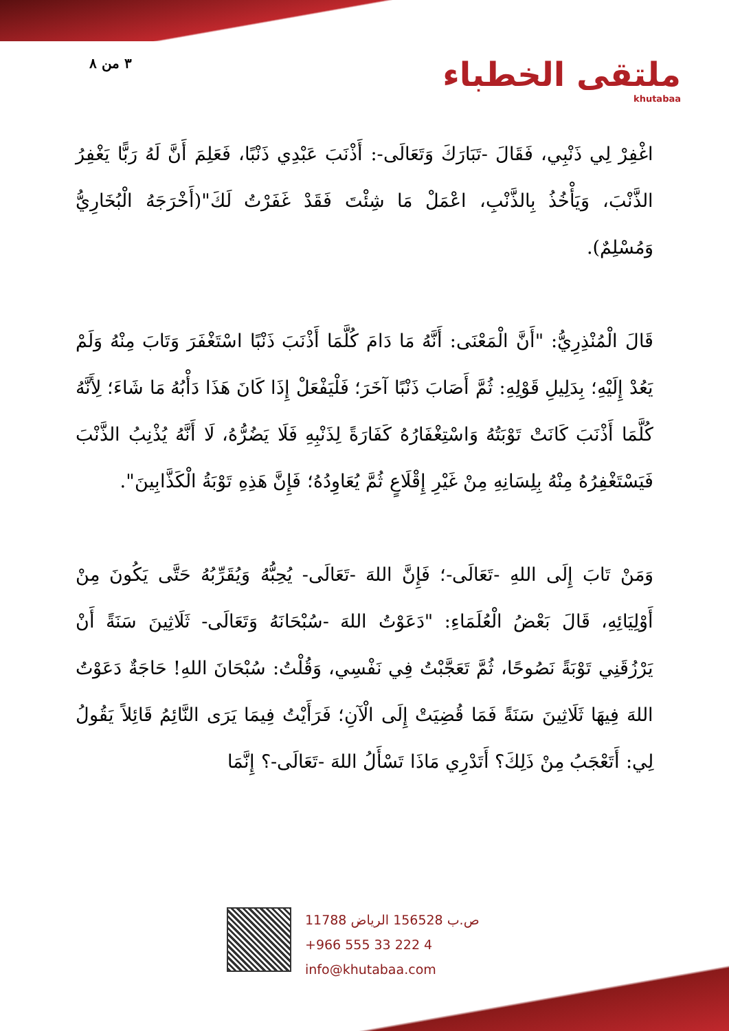٣ من ٨
ملتقى الخطباء
khutabaa
اغْفِرْ لِي ذَنْبِي، فَقَالَ -تَبَارَكَ وَتَعَالَى-: أَذْنَبَ عَبْدِي ذَنْبًا، فَعَلِمَ أَنَّ لَهُ رَبًّا يَغْفِرُ الذَّنْبَ، وَيَأْخُذُ بِالذَّنْبِ، اعْمَلْ مَا شِئْتَ فَقَدْ غَفَرْتُ لَكَ"(أَخْرَجَهُ الْبُخَارِيُّ وَمُسْلِمٌ).
قَالَ الْمُنْذِرِيُّ: "أَنَّ الْمَعْنَى: أَنَّهُ مَا دَامَ كُلَّمَا أَذْنَبَ ذَنْبًا اسْتَغْفَرَ وَتَابَ مِنْهُ وَلَمْ يَعُدْ إِلَيْهِ؛ بِدَلِيلِ قَوْلِهِ: ثُمَّ أَصَابَ ذَنْبًا آخَرَ؛ فَلْيَفْعَلْ إِذَا كَانَ هَذَا دَأْبُهُ مَا شَاءَ؛ لِأَنَّهُ كُلَّمَا أَذْنَبَ كَانَتْ تَوْبَتُهُ وَاسْتِغْفَارُهُ كَفَارَةً لِذَنْبِهِ فَلَا يَضُرُّهُ، لَا أَنَّهُ يُذْنِبُ الذَّنْبَ فَيَسْتَغْفِرُهُ مِنْهُ بِلِسَانِهِ مِنْ غَيْرِ إِقْلَاعٍ ثُمَّ يُعَاوِدُهُ؛ فَإِنَّ هَذِهِ تَوْبَةُ الْكَذَّابِينَ".
وَمَنْ تَابَ إِلَى اللهِ -تَعَالَى-؛ فَإِنَّ اللهَ -تَعَالَى- يُحِبُّهُ وَيُقَرِّبُهُ حَتَّى يَكُونَ مِنْ أَوْلِيَائِهِ، قَالَ بَعْضُ الْعُلَمَاءِ: "دَعَوْتُ اللهَ -سُبْحَانَهُ وَتَعَالَى- ثَلَاثِينَ سَنَةً أَنْ يَرْزُقَنِي تَوْبَةً نَصُوحًا، ثُمَّ تَعَجَّبْتُ فِي نَفْسِي، وَقُلْتُ: سُبْحَانَ اللهِ! حَاجَةٌ دَعَوْتُ اللهَ فِيهَا ثَلَاثِينَ سَنَةً فَمَا قُضِيَتْ إِلَى الْآنِ؛ فَرَأَيْتُ فِيمَا يَرَى النَّائِمُ قَائِلاً يَقُولُ لِي: أَتَعْجَبُ مِنْ ذَلِكَ؟ أَتَدْرِي مَاذَا تَسْأَلُ اللهَ -تَعَالَى-؟ إِنَّمَا
ص.ب 156528 الرياض 11788
+966 555 33 222 4
info@khutabaa.com